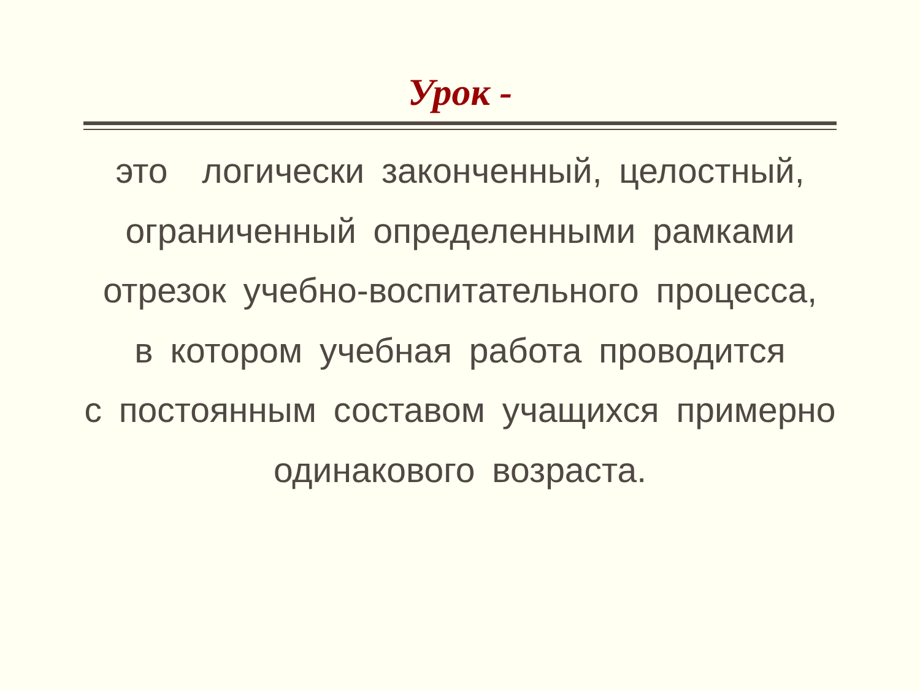Урок -
это логически законченный, целостный,
ограниченный определенными рамками
отрезок учебно-воспитательного процесса,
в котором учебная работа проводится
с постоянным составом учащихся примерно
одинакового возраста.